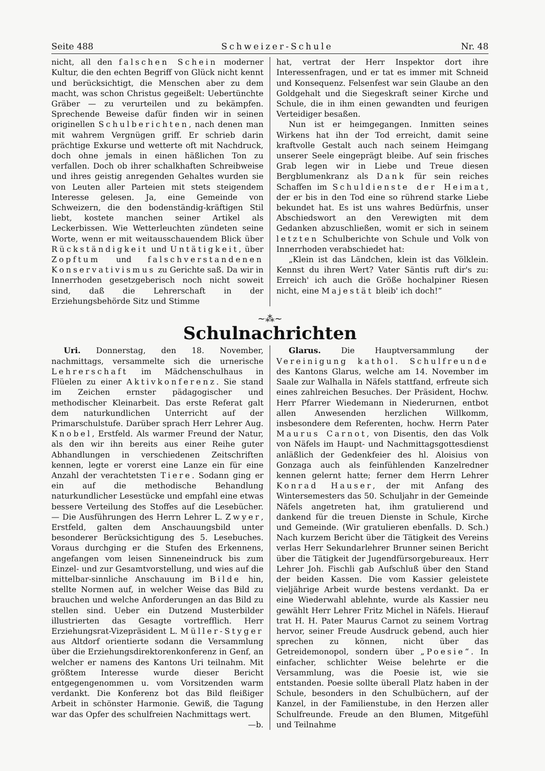Seite 488 Schweizer-Schule Nr. 48
nicht, all den falschen Schein moderner Kultur, die den echten Begriff von Glück nicht kennt und berücksichtigt, die Menschen aber zu dem macht, was schon Christus gegeißelt: Uebertünchte Gräber — zu verurteilen und zu bekämpfen. Sprechende Beweise dafür finden wir in seinen originellen Schulberichten, nach denen man mit wahrem Vergnügen griff. Er schrieb darin prächtige Exkurse und wetterte oft mit Nachdruck, doch ohne jemals in einen häßlichen Ton zu verfallen. Doch ob ihrer schalkhaften Schreibweise und ihres geistig anregenden Gehaltes wurden sie von Leuten aller Parteien mit stets steigendem Interesse gelesen. Ja, eine Gemeinde von Schweizern, die den bodenständig-kräftigen Stil liebt, kostete manchen seiner Artikel als Leckerbissen. Wie Wetterleuchten zündeten seine Worte, wenn er mit weitausschauendem Blick über Rückständigkeit und Untätigkeit, über Zopftum und falschverstandenen Konservativismus zu Gerichte saß. Da wir in Innerrhoden gesetzgeberisch noch nicht soweit sind, daß die Lehrerschaft in der Erziehungsbehörde Sitz und Stimme
hat, vertrat der Herr Inspektor dort ihre Interessenfragen, und er tat es immer mit Schneid und Konsequenz. Felsenfest war sein Glaube an den Goldgehalt und die Siegeskraft seiner Kirche und Schule, die in ihm einen gewandten und feurigen Verteidiger besaßen.
Nun ist er heimgegangen. Inmitten seines Wirkens hat ihn der Tod erreicht, damit seine kraftvolle Gestalt auch nach seinem Heimgang unserer Seele eingeprägt bleibe. Auf sein frisches Grab legen wir in Liebe und Treue diesen Bergblumenkranz als Dank für sein reiches Schaffen im Schuldienste der Heimat, der er bis in den Tod eine so rührend starke Liebe bekundet hat. Es ist uns wahres Bedürfnis, unser Abschiedswort an den Verewigten mit dem Gedanken abzuschließen, womit er sich in seinem letzten Schulberichte von Schule und Volk von Innerrhoden verabschiedet hat:
„Klein ist das Ländchen, klein ist das Völklein. Kennst du ihren Wert? Vater Säntis ruft dir's zu: Erreich' ich auch die Größe hochalpiner Riesen nicht, eine Majestät bleib' ich doch!“
~⁂~
Schulnachrichten
Uri. Donnerstag, den 18. November, nachmittags, versammelte sich die urnerische Lehrerschaft im Mädchenschulhaus in Flüelen zu einer Aktivkonferenz. Sie stand im Zeichen ernster pädagogischer und methodischer Kleinarbeit. Das erste Referat galt dem naturkundlichen Unterricht auf der Primarschulstufe. Darüber sprach Herr Lehrer Aug. Knobel, Erstfeld. Als warmer Freund der Natur, als den wir ihn bereits aus einer Reihe guter Abhandlungen in verschiedenen Zeitschriften kennen, legte er vorerst eine Lanze ein für eine Anzahl der verachtetsten Tiere. Sodann ging er ein auf die methodische Behandlung naturkundlicher Lesestücke und empfahl eine etwas bessere Verteilung des Stoffes auf die Lesebücher. — Die Ausführungen des Herrn Lehrer L. Zwyer, Erstfeld, galten dem Anschauungsbild unter besonderer Berücksichtigung des 5. Lesebuches. Voraus durchging er die Stufen des Erkennens, angefangen vom leisen Sinneneindruck bis zum Einzel- und zur Gesamtvorstellung, und wies auf die mittelbar-sinnliche Anschauung im Bilde hin, stellte Normen auf, in welcher Weise das Bild zu brauchen und welche Anforderungen an das Bild zu stellen sind. Ueber ein Dutzend Musterbilder illustrierten das Gesagte vortrefflich. Herr Erziehungsrat-Vizepräsident L. Müller-Styger aus Altdorf orientierte sodann die Versammlung über die Erziehungsdirektorenkonferenz in Genf, an welcher er namens des Kantons Uri teilnahm. Mit größtem Interesse wurde dieser Bericht entgegengenommen u. vom Vorsitzenden warm verdankt. Die Konferenz bot das Bild fleißiger Arbeit in schönster Harmonie. Gewiß, die Tagung war das Opfer des schulfreien Nachmittags wert. —b.
Glarus. Die Hauptversammlung der Vereinigung kathol. Schulfreunde des Kantons Glarus, welche am 14. November im Saale zur Walhalla in Näfels stattfand, erfreute sich eines zahlreichen Besuches. Der Präsident, Hochw. Herr Pfarrer Wiedemann in Niederurnen, entbot allen Anwesenden herzlichen Willkomm, insbesondere dem Referenten, hochw. Herrn Pater Maurus Carnot, von Disentis, den das Volk von Näfels im Haupt- und Nachmittagsgottesdienst anläßlich der Gedenkfeier des hl. Aloisius von Gonzaga auch als feinfühlenden Kanzelredner kennen gelernt hatte; ferner dem Herrn Lehrer Konrad Hauser, der mit Anfang des Wintersemesters das 50. Schuljahr in der Gemeinde Näfels angetreten hat, ihm gratulierend und dankend für die treuen Dienste in Schule, Kirche und Gemeinde. (Wir gratulieren ebenfalls. D. Sch.) Nach kurzem Bericht über die Tätigkeit des Vereins verlas Herr Sekundarlehrer Brunner seinen Bericht über die Tätigkeit der Jugendfürsorgebureaux. Herr Lehrer Joh. Fischli gab Aufschluß über den Stand der beiden Kassen. Die vom Kassier geleistete vieljährige Arbeit wurde bestens verdankt. Da er eine Wiederwahl ablehnte, wurde als Kassier neu gewählt Herr Lehrer Fritz Michel in Näfels. Hierauf trat H. H. Pater Maurus Carnot zu seinem Vortrag hervor, seiner Freude Ausdruck gebend, auch hier sprechen zu können, nicht über das Getreidemonopol, sondern über „Poesie“. In einfacher, schlichter Weise belehrte er die Versammlung, was die Poesie ist, wie sie entstanden. Poesie sollte überall Platz haben in der Schule, besonders in den Schulbüchern, auf der Kanzel, in der Familienstube, in den Herzen aller Schulfreunde. Freude an den Blumen, Mitgefühl und Teilnahme